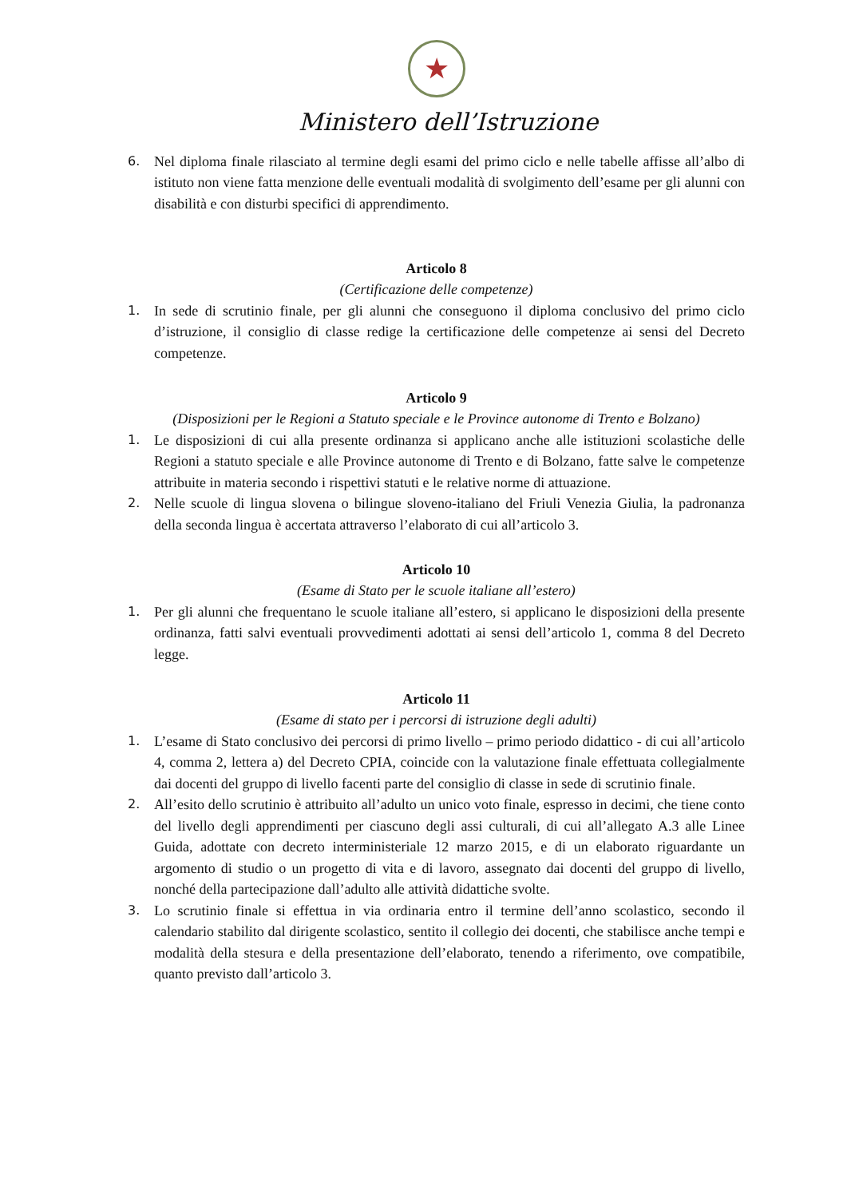★
Ministero dell’Istruzione
6. Nel diploma finale rilasciato al termine degli esami del primo ciclo e nelle tabelle affisse all’albo di istituto non viene fatta menzione delle eventuali modalità di svolgimento dell’esame per gli alunni con disabilità e con disturbi specifici di apprendimento.
Articolo 8
(Certificazione delle competenze)
1. In sede di scrutinio finale, per gli alunni che conseguono il diploma conclusivo del primo ciclo d’istruzione, il consiglio di classe redige la certificazione delle competenze ai sensi del Decreto competenze.
Articolo 9
(Disposizioni per le Regioni a Statuto speciale e le Province autonome di Trento e Bolzano)
1. Le disposizioni di cui alla presente ordinanza si applicano anche alle istituzioni scolastiche delle Regioni a statuto speciale e alle Province autonome di Trento e di Bolzano, fatte salve le competenze attribuite in materia secondo i rispettivi statuti e le relative norme di attuazione.
2. Nelle scuole di lingua slovena o bilingue sloveno-italiano del Friuli Venezia Giulia, la padronanza della seconda lingua è accertata attraverso l’elaborato di cui all’articolo 3.
Articolo 10
(Esame di Stato per le scuole italiane all’estero)
1. Per gli alunni che frequentano le scuole italiane all’estero, si applicano le disposizioni della presente ordinanza, fatti salvi eventuali provvedimenti adottati ai sensi dell’articolo 1, comma 8 del Decreto legge.
Articolo 11
(Esame di stato per i percorsi di istruzione degli adulti)
1. L’esame di Stato conclusivo dei percorsi di primo livello – primo periodo didattico - di cui all’articolo 4, comma 2, lettera a) del Decreto CPIA, coincide con la valutazione finale effettuata collegialmente dai docenti del gruppo di livello facenti parte del consiglio di classe in sede di scrutinio finale.
2. All’esito dello scrutinio è attribuito all’adulto un unico voto finale, espresso in decimi, che tiene conto del livello degli apprendimenti per ciascuno degli assi culturali, di cui all’allegato A.3 alle Linee Guida, adottate con decreto interministeriale 12 marzo 2015, e di un elaborato riguardante un argomento di studio o un progetto di vita e di lavoro, assegnato dai docenti del gruppo di livello, nonché della partecipazione dall’adulto alle attività didattiche svolte.
3. Lo scrutinio finale si effettua in via ordinaria entro il termine dell’anno scolastico, secondo il calendario stabilito dal dirigente scolastico, sentito il collegio dei docenti, che stabilisce anche tempi e modalità della stesura e della presentazione dell’elaborato, tenendo a riferimento, ove compatibile, quanto previsto dall’articolo 3.